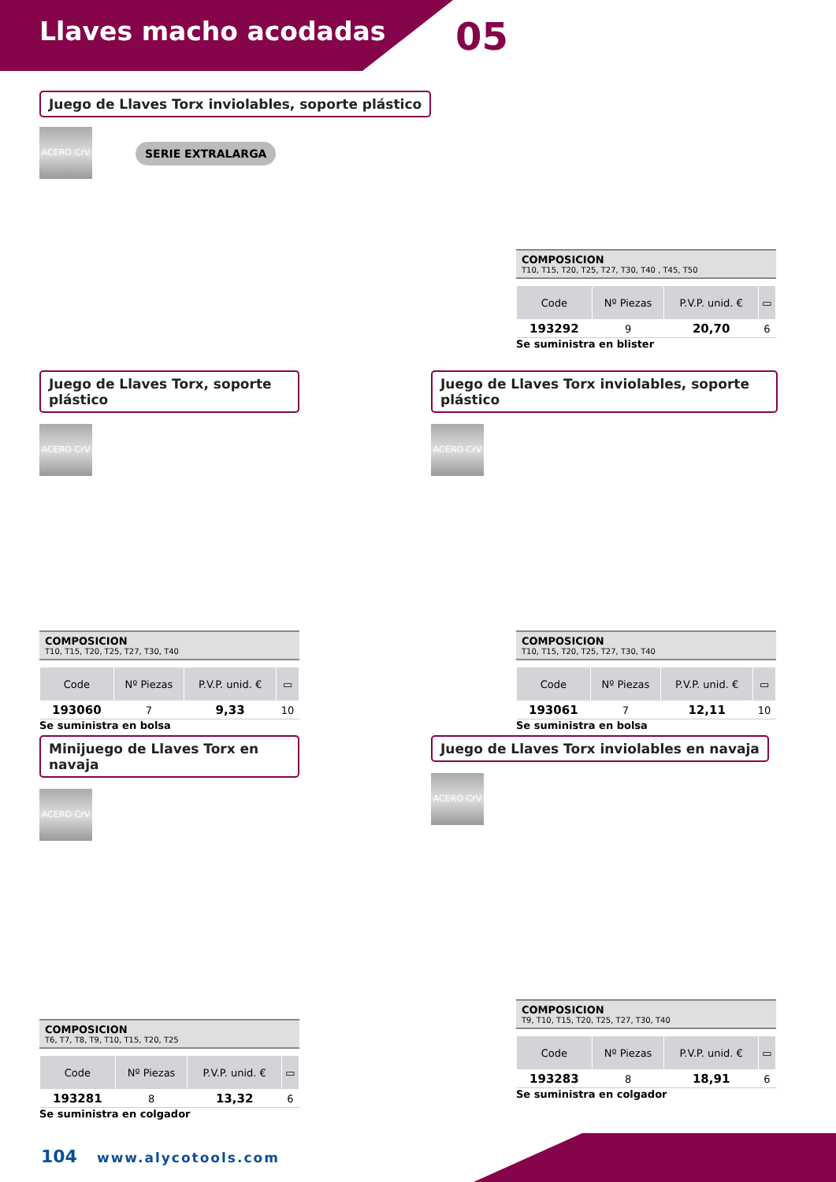Llaves macho acodadas 05
Juego de Llaves Torx inviolables, soporte plástico
ACERO CrV
SERIE EXTRALARGA
COMPOSICION
T10, T15, T20, T25, T27, T30, T40 , T45, T50
| Code | Nº Piezas | P.V.P. unid. € | ▭ |
| --- | --- | --- | --- |
| 193292 | 9 | 20,70 | 6 |
Se suministra en blister
Juego de Llaves Torx, soporte plástico
ACERO CrV
COMPOSICION
T10, T15, T20, T25, T27, T30, T40
| Code | Nº Piezas | P.V.P. unid. € | ▭ |
| --- | --- | --- | --- |
| 193060 | 7 | 9,33 | 10 |
Se suministra en bolsa
Juego de Llaves Torx inviolables, soporte plástico
ACERO CrV
COMPOSICION
T10, T15, T20, T25, T27, T30, T40
| Code | Nº Piezas | P.V.P. unid. € | ▭ |
| --- | --- | --- | --- |
| 193061 | 7 | 12,11 | 10 |
Se suministra en bolsa
Minijuego de Llaves Torx en navaja
ACERO CrV
COMPOSICION
T6, T7, T8, T9, T10, T15, T20, T25
| Code | Nº Piezas | P.V.P. unid. € | ▭ |
| --- | --- | --- | --- |
| 193281 | 8 | 13,32 | 6 |
Se suministra en colgador
Juego de Llaves Torx inviolables en navaja
ACERO CrV
COMPOSICION
T9, T10, T15, T20, T25, T27, T30, T40
| Code | Nº Piezas | P.V.P. unid. € | ▭ |
| --- | --- | --- | --- |
| 193283 | 8 | 18,91 | 6 |
Se suministra en colgador
104 www.alycotools.com